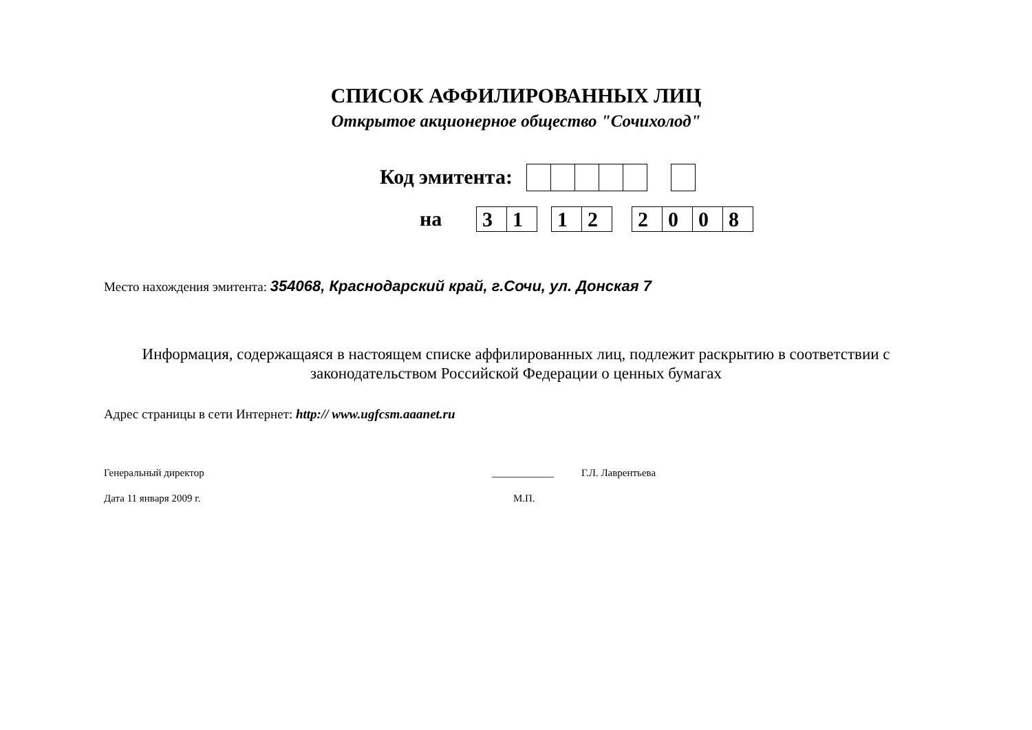СПИСОК АФФИЛИРОВАННЫХ ЛИЦ
Открытое акционерное общество "Сочихолод"
Код эмитента:
на
31
12
2008
Место нахождения эмитента: 354068, Краснодарский край, г.Сочи, ул. Донская 7
Информация, содержащаяся в настоящем списке аффилированных лиц, подлежит раскрытию в соответствии с
законодательством Российской Федерации о ценных бумагах
Адрес страницы в сети Интернет: http:// www.ugfcsm.aaanet.ru
Генеральный директор ____________ Г.Л. Лаврентьева
Дата 11 января 2009 г. М.П.